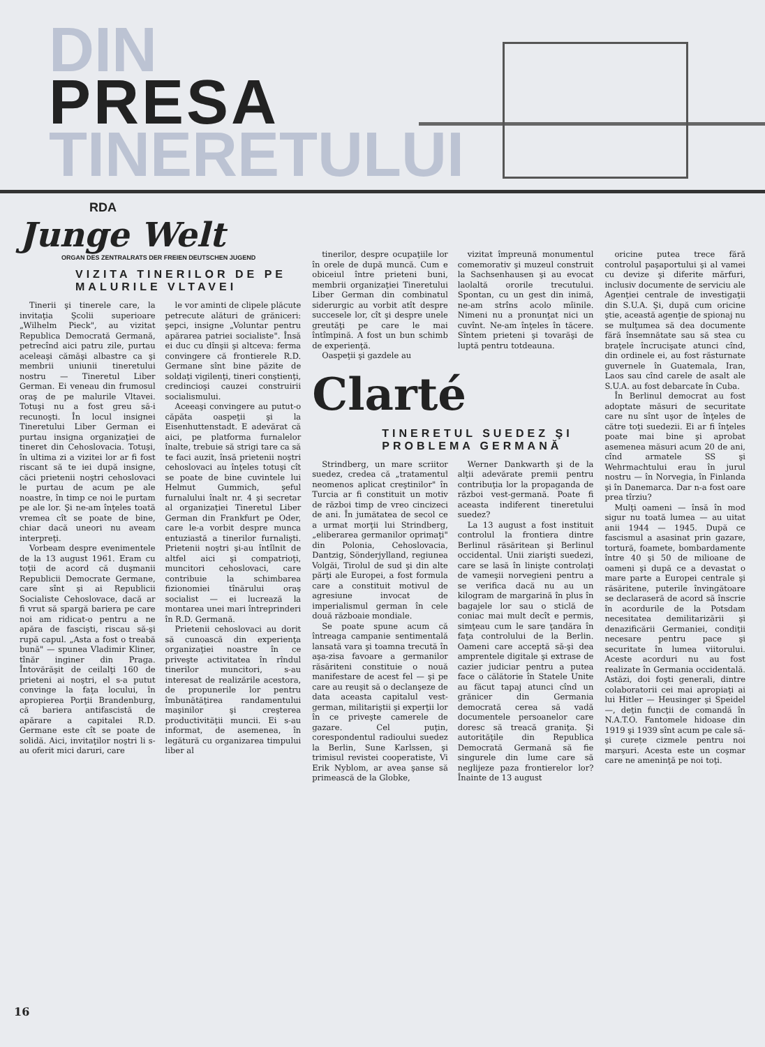DIN
PRESA
TINERETULUI
RDA
Junge Welt
ORGAN DES ZENTRALRATS DER FREIEN DEUTSCHEN JUGEND
VIZITA TINERILOR DE PE MALURILE VLTAVEI
Tinerii şi tinerele care, la invitaţia Şcolii superioare „Wilhelm Pieck", au vizitat Republica Democrată Germană, petrecînd aici patru zile, purtau aceleaşi cămăşi albastre ca şi membrii uniunii tineretului nostru — Tineretul Liber German. Ei veneau din frumosul oraş de pe malurile Vltavei. Totuşi nu a fost greu să-i recunoşti. În locul insignei Tineretului Liber German ei purtau insigna organizaţiei de tineret din Cehoslovacia. Totuşi, în ultima zi a vizitei lor ar fi fost riscant să te iei după insigne, căci prietenii noştri cehoslovaci le purtau de acum pe ale noastre, în timp ce noi le purtam pe ale lor. Şi ne-am înţeles toată vremea cît se poate de bine, chiar dacă uneori nu aveam interpreţi.
Vorbeam despre evenimentele de la 13 august 1961. Eram cu toţii de acord că duşmanii Republicii Democrate Germane, care sînt şi ai Republicii Socialiste Cehoslovace, dacă ar fi vrut să spargă bariera pe care noi am ridicat-o pentru a ne apăra de fascişti, riscau să-şi rupă capul. „Asta a fost o treabă bună" — spunea Vladimir Kliner, tînăr inginer din Praga. Întovărăşit de ceilalţi 160 de prieteni ai noştri, el s-a putut convinge la faţa locului, în apropierea Porţii Brandenburg, că bariera antifascistă de apărare a capitalei R.D. Germane este cît se poate de solidă. Aici, invitaţilor noştri li s-au oferit mici daruri, care
le vor aminti de clipele plăcute petrecute alături de grăniceri: şepci, insigne „Voluntar pentru apărarea patriei socialiste". Însă ei duc cu dînşii şi altceva: ferma convingere că frontierele R.D. Germane sînt bine păzite de soldaţi vigilenţi, tineri conştienţi, credincioşi cauzei construirii socialismului.
Aceeaşi convingere au putut-o căpăta oaspeţii şi la Eisenhuttenstadt. E adevărat că aici, pe platforma furnalelor înalte, trebuie să strigi tare ca să te faci auzit, însă prietenii noştri cehoslovaci au înţeles totuşi cît se poate de bine cuvintele lui Helmut Gummich, şeful furnalului înalt nr. 4 şi secretar al organizaţiei Tineretul Liber German din Frankfurt pe Oder, care le-a vorbit despre munca entuziastă a tinerilor furnalişti. Prietenii noştri şi-au întîlnit de altfel aici şi compatrioţi, muncitori cehoslovaci, care contribuie la schimbarea fizionomiei tînărului oraş socialist — ei lucrează la montarea unei mari întreprinderi în R.D. Germană.
Prietenii cehoslovaci au dorit să cunoască din experienţa organizaţiei noastre în ce priveşte activitatea în rîndul tinerilor muncitori, s-au interesat de realizările acestora, de propunerile lor pentru îmbunătăţirea randamentului maşinilor şi creşterea productivităţii muncii. Ei s-au informat, de asemenea, în legătură cu organizarea timpului liber al
tinerilor, despre ocupaţiile lor în orele de după muncă. Cum e obiceiul între prieteni buni, membrii organizaţiei Tineretului Liber German din combinatul siderurgic au vorbit atît despre succesele lor, cît şi despre unele greutăţi pe care le mai întîmpină. A fost un bun schimb de experienţă.
Oaspeţii şi gazdele au
vizitat împreună monumentul comemorativ şi muzeul construit la Sachsenhausen şi au evocat laolaltă ororile trecutului. Spontan, cu un gest din inimă, ne-am strîns acolo mîinile. Nimeni nu a pronunţat nici un cuvînt. Ne-am înţeles în tăcere. Sîntem prieteni şi tovarăşi de luptă pentru totdeauna.
Clarté
TINERETUL SUEDEZ ŞI PROBLEMA GERMANĂ
Strindberg, un mare scriitor suedez, credea că „tratamentul neomenos aplicat creştinilor" în Turcia ar fi constituit un motiv de război timp de vreo cincizeci de ani. În jumătatea de secol ce a urmat morţii lui Strindberg, „eliberarea germanilor oprimaţi" din Polonia, Cehoslovacia, Dantzig, Sönderjylland, regiunea Volgăi, Tirolul de sud şi din alte părţi ale Europei, a fost formula care a constituit motivul de agresiune invocat de imperialismul german în cele două războaie mondiale.
Se poate spune acum că întreaga campanie sentimentală lansată vara şi toamna trecută în aşa-zisa favoare a germanilor răsăriteni constituie o nouă manifestare de acest fel — şi pe care au reuşit să o declanşeze de data aceasta capitalul vest-german, militariştii şi experţii lor în ce priveşte camerele de gazare. Cel puţin, corespondentul radioului suedez la Berlin, Sune Karlssen, şi trimisul revistei cooperatiste, Vi Erik Nyblom, ar avea şanse să primească de la Globke,
Werner Dankwarth şi de la alţii adevărate premii pentru contribuţia lor la propaganda de război vest-germană. Poate fi aceasta indiferent tineretului suedez?
La 13 august a fost instituit controlul la frontiera dintre Berlinul răsăritean şi Berlinul occidental. Unii ziarişti suedezi, care se lasă în linişte controlaţi de vameşii norvegieni pentru a se verifica dacă nu au un kilogram de margarină în plus în bagajele lor sau o sticlă de coniac mai mult decît e permis, simţeau cum le sare ţandăra în faţa controlului de la Berlin. Oameni care acceptă să-şi dea amprentele digitale şi extrase de cazier judiciar pentru a putea face o călătorie în Statele Unite au făcut tapaj atunci cînd un grănicer din Germania democrată cerea să vadă documentele persoanelor care doresc să treacă graniţa. Şi autorităţile din Republica Democrată Germană să fie singurele din lume care să neglijeze paza frontierelor lor? Înainte de 13 august
oricine putea trece fără controlul paşaportului şi al vamei cu devize şi diferite mărfuri, inclusiv documente de serviciu ale Agenţiei centrale de investigaţii din S.U.A. Şi, după cum oricine ştie, această agenţie de spionaj nu se mulţumea să dea documente fără însemnătate sau să stea cu braţele încrucişate atunci cînd, din ordinele ei, au fost răsturnate guvernele în Guatemala, Iran, Laos sau cînd carele de asalt ale S.U.A. au fost debarcate în Cuba.
În Berlinul democrat au fost adoptate măsuri de securitate care nu sînt uşor de înţeles de către toţi suedezii. Ei ar fi înţeles poate mai bine şi aprobat asemenea măsuri acum 20 de ani, cînd armatele SS şi Wehrmachtului erau în jurul nostru — în Norvegia, în Finlanda şi în Danemarca. Dar n-a fost oare prea tîrziu?
Mulţi oameni — însă în mod sigur nu toată lumea — au uitat anii 1944 — 1945. După ce fascismul a asasinat prin gazare, tortură, foamete, bombardamente între 40 şi 50 de milioane de oameni şi după ce a devastat o mare parte a Europei centrale şi răsăritene, puterile învingătoare se declaraseră de acord să înscrie în acordurile de la Potsdam necesitatea demilitarizării şi denazificării Germaniei, condiţii necesare pentru pace şi securitate în lumea viitorului. Aceste acorduri nu au fost realizate în Germania occidentală. Astăzi, doi foşti generali, dintre colaboratorii cei mai apropiaţi ai lui Hitler — Heusinger şi Speidel —, deţin funcţii de comandă în N.A.T.O. Fantomele hidoase din 1919 şi 1939 sînt acum pe cale să-şi curețe cizmele pentru noi marşuri. Acesta este un coşmar care ne ameninţă pe noi toţi.
16